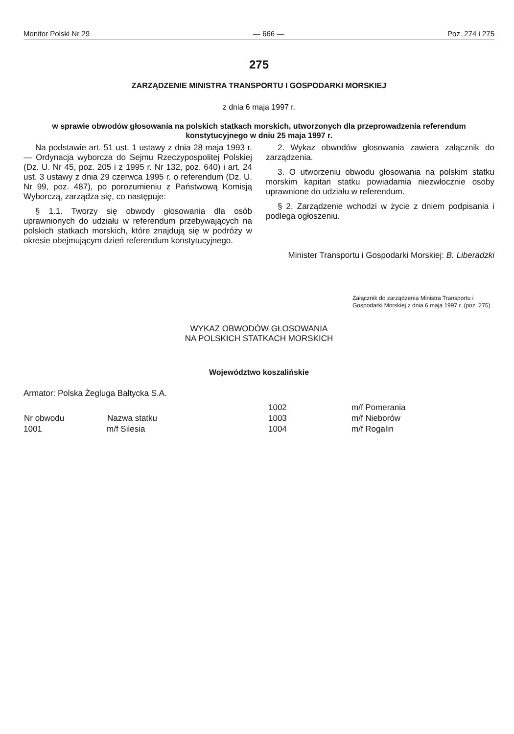Monitor Polski Nr 29 — 666 — Poz. 274 i 275
275
ZARZĄDZENIE MINISTRA TRANSPORTU I GOSPODARKI MORSKIEJ
z dnia 6 maja 1997 r.
w sprawie obwodów głosowania na polskich statkach morskich, utworzonych dla przeprowadzenia referendum konstytucyjnego w dniu 25 maja 1997 r.
Na podstawie art. 51 ust. 1 ustawy z dnia 28 maja 1993 r. — Ordynacja wyborcza do Sejmu Rzeczypospolitej Polskiej (Dz. U. Nr 45, poz. 205 i z 1995 r. Nr 132, poz. 640) i art. 24 ust. 3 ustawy z dnia 29 czerwca 1995 r. o referendum (Dz. U. Nr 99, poz. 487), po porozumieniu z Państwową Komisją Wyborczą, zarządza się, co następuje:
§ 1.1. Tworzy się obwody głosowania dla osób uprawnionych do udziału w referendum przebywających na polskich statkach morskich, które znajdują się w podróży w okresie obejmującym dzień referendum konstytucyjnego.
2. Wykaz obwodów głosowania zawiera załącznik do zarządzenia.
3. O utworzeniu obwodu głosowania na polskim statku morskim kapitan statku powiadamia niezwłocznie osoby uprawnione do udziału w referendum.
§ 2. Zarządzenie wchodzi w życie z dniem podpisania i podlega ogłoszeniu.
Minister Transportu i Gospodarki Morskiej: B. Liberadzki
Załącznik do zarządzenia Ministra Transportu i Gospodarki Morskiej z dnia 6 maja 1997 r. (poz. 275)
WYKAZ OBWODÓW GŁOSOWANIA
NA POLSKICH STATKACH MORSKICH
Województwo koszalińskie
Armator: Polska Żegluga Bałtycka S.A.
| | | 1002 | m/f Pomerania |
| Nr obwodu | Nazwa statku | 1003 | m/f Nieborów |
| 1001 | m/f Silesia | 1004 | m/f Rogalin |